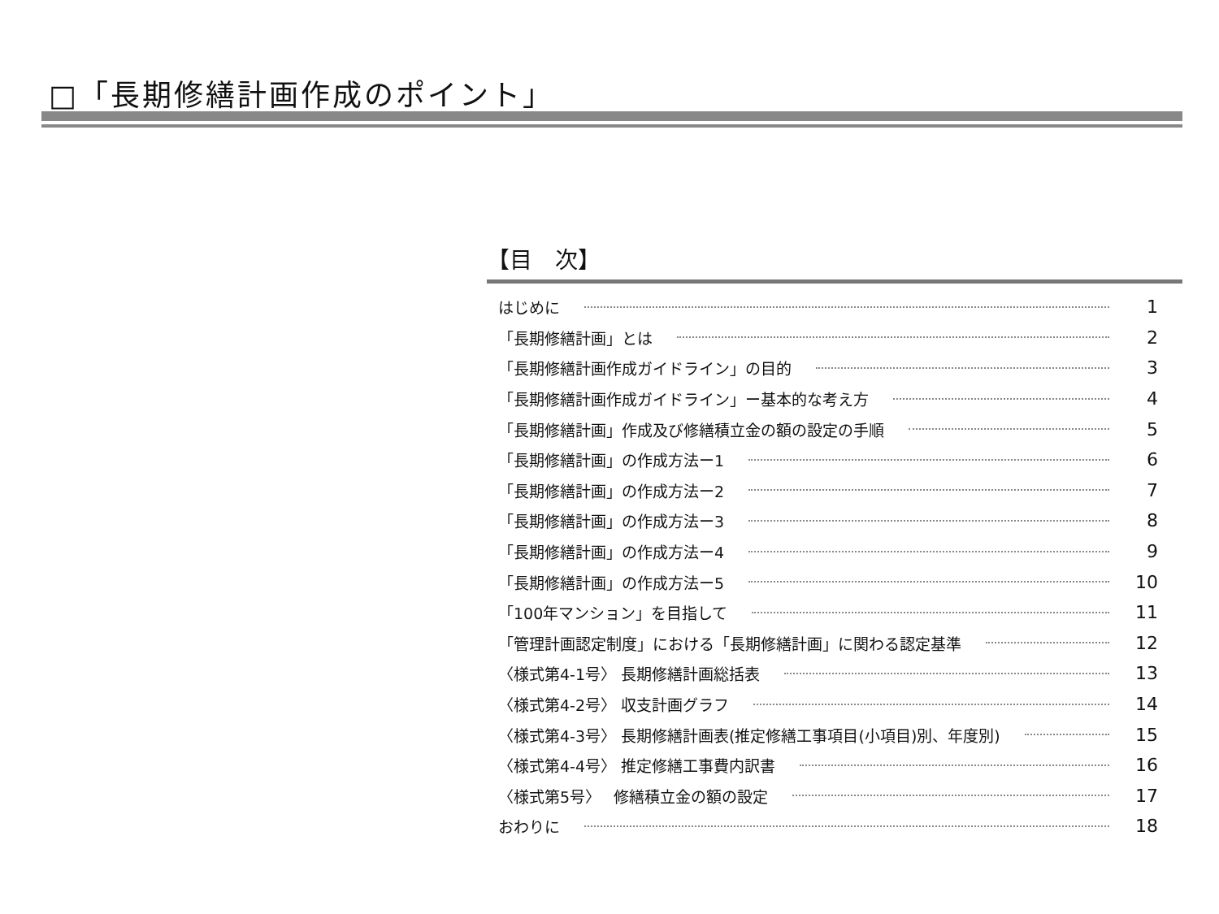□「長期修繕計画作成のポイント」
【目　次】
はじめに 1
「長期修繕計画」とは 2
「長期修繕計画作成ガイドライン」の目的 3
「長期修繕計画作成ガイドライン」ー基本的な考え方 4
「長期修繕計画」作成及び修繕積立金の額の設定の手順 5
「長期修繕計画」の作成方法ー1 6
「長期修繕計画」の作成方法ー2 7
「長期修繕計画」の作成方法ー3 8
「長期修繕計画」の作成方法ー4 9
「長期修繕計画」の作成方法ー5 10
「100年マンション」を目指して 11
「管理計画認定制度」における「長期修繕計画」に関わる認定基準 12
〈様式第4-1号〉 長期修繕計画総括表 13
〈様式第4-2号〉 収支計画グラフ 14
〈様式第4-3号〉 長期修繕計画表(推定修繕工事項目(小項目)別、年度別) 15
〈様式第4-4号〉 推定修繕工事費内訳書 16
〈様式第5号〉　 修繕積立金の額の設定 17
おわりに 18